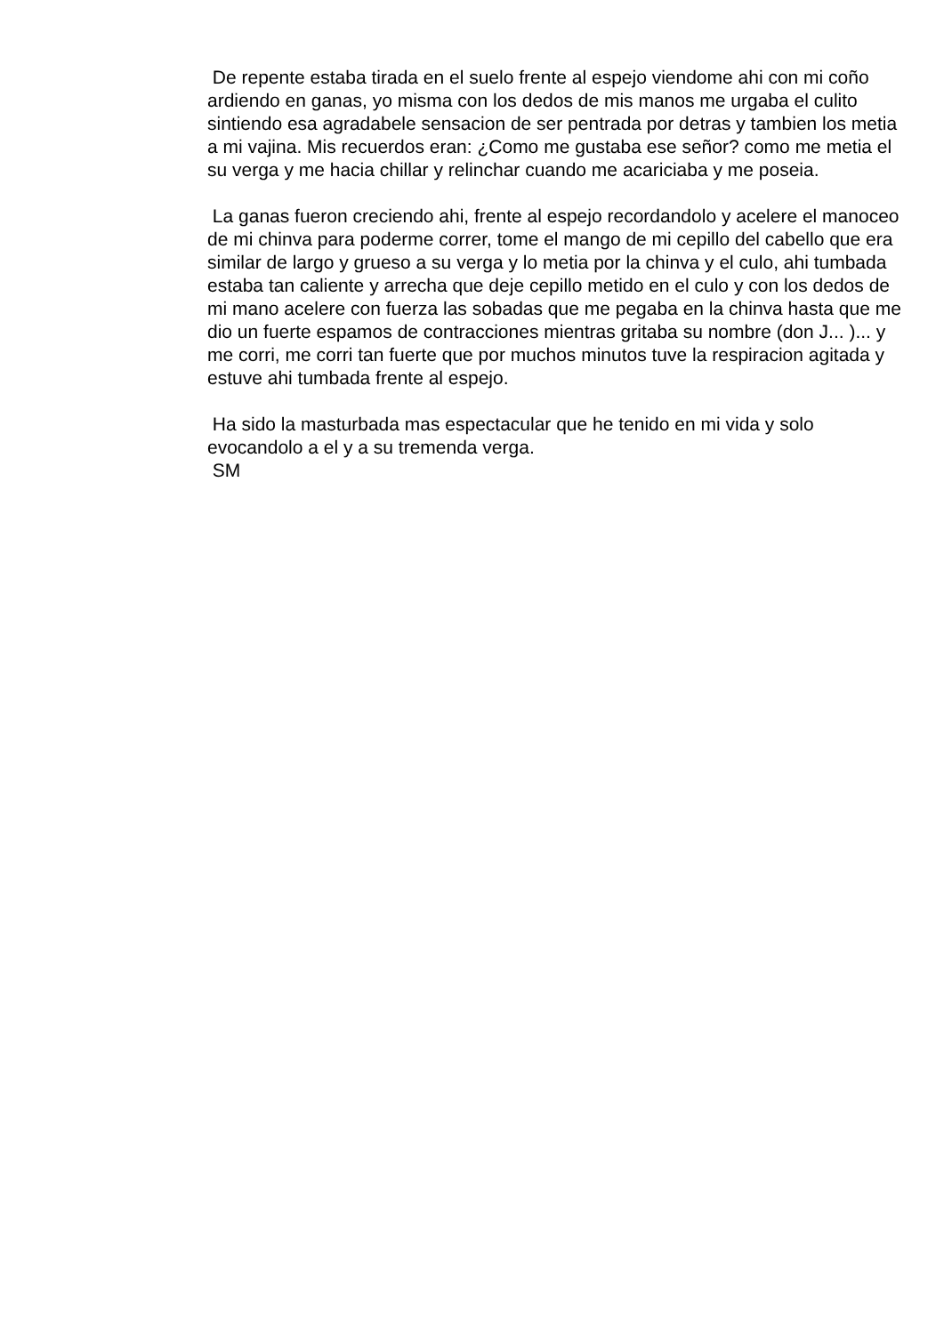De repente estaba tirada en el suelo frente al espejo viendome ahi con mi coño ardiendo en ganas, yo misma con los dedos de mis manos me urgaba el culito sintiendo esa agradabele sensacion de ser pentrada por detras y tambien los metia a mi vajina. Mis recuerdos eran: ¿Como me gustaba ese señor? como me metia el su verga y me hacia chillar y relinchar cuando me acariciaba y me poseia.
La ganas fueron creciendo ahi, frente al espejo recordandolo y acelere el manoceo de mi chinva para poderme correr, tome el mango de mi cepillo del cabello que era similar de largo y grueso a su verga y lo metia por la chinva y el culo, ahi tumbada estaba tan caliente y arrecha que deje cepillo metido en el culo y con los dedos de mi mano acelere con fuerza las sobadas que me pegaba en la chinva hasta que me dio un fuerte espamos de contracciones mientras gritaba su nombre (don J... )... y me corri, me corri tan fuerte que por muchos minutos tuve la respiracion agitada y estuve ahi tumbada frente al espejo.
Ha sido la masturbada mas espectacular que he tenido en mi vida y solo evocandolo a el y a su tremenda verga.
SM